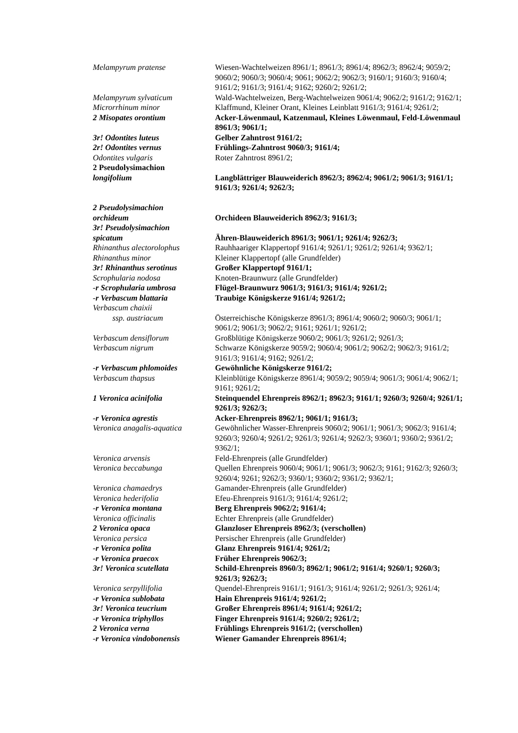| Melampyrum pratense | Wiesen-Wachtelweizen 8961/1; 8961/3; 8961/4; 8962/3; 8962/4; 9059/2; 9060/2; 9060/3; 9060/4; 9061; 9062/2; 9062/3; 9160/1; 9160/3; 9160/4; 9161/2; 9161/3; 9161/4; 9162; 9260/2; 9261/2; |
| Melampyrum sylvaticum | Wald-Wachtelweizen, Berg-Wachtelweizen 9061/4; 9062/2; 9161/2; 9162/1; |
| Microrrhinum minor | Klaffmund, Kleiner Orant, Kleines Leinblatt 9161/3; 9161/4; 9261/2; |
| 2 Misopates orontium | Acker-Löwenmaul, Katzenmaul, Kleines Löwenmaul, Feld-Löwenmaul 8961/3; 9061/1; |
| 3r! Odontites luteus | Gelber Zahntrost 9161/2; |
| 2r! Odontites vernus | Frühlings-Zahntrost 9060/3; 9161/4; |
| Odontites vulgaris | Roter Zahntrost 8961/2; |
| 2 Pseudolysimachion longifolium | Langblättriger Blauweiderich 8962/3; 8962/4; 9061/2; 9061/3; 9161/1; 9161/3; 9261/4; 9262/3; |
| 2 Pseudolysimachion orchideum | Orchideen Blauweiderich 8962/3; 9161/3; |
| 3r! Pseudolysimachion spicatum | Ähren-Blauweiderich 8961/3; 9061/1; 9261/4; 9262/3; |
| Rhinanthus alectorolophus | Rauhhaariger Klappertopf 9161/4; 9261/1; 9261/2; 9261/4; 9362/1; |
| Rhinanthus minor | Kleiner Klappertopf (alle Grundfelder) |
| 3r! Rhinanthus serotinus | Großer Klappertopf 9161/1; |
| Scrophularia nodosa | Knoten-Braunwurz (alle Grundfelder) |
| -r Scrophularia umbrosa | Flügel-Braunwurz 9061/3; 9161/3; 9161/4; 9261/2; |
| -r Verbascum blattaria | Traubige Königskerze 9161/4; 9261/2; |
| Verbascum chaixii ssp. austriacum | Österreichische Königskerze 8961/3; 8961/4; 9060/2; 9060/3; 9061/1; 9061/2; 9061/3; 9062/2; 9161; 9261/1; 9261/2; |
| Verbascum densiflorum | Großblütige Königskerze 9060/2; 9061/3; 9261/2; 9261/3; |
| Verbascum nigrum | Schwarze Königskerze 9059/2; 9060/4; 9061/2; 9062/2; 9062/3; 9161/2; 9161/3; 9161/4; 9162; 9261/2; |
| -r Verbascum phlomoides | Gewöhnliche Königskerze 9161/2; |
| Verbascum thapsus | Kleinblütige Königskerze 8961/4; 9059/2; 9059/4; 9061/3; 9061/4; 9062/1; 9161; 9261/2; |
| 1 Veronica acinifolia | Steinquendel Ehrenpreis 8962/1; 8962/3; 9161/1; 9260/3; 9260/4; 9261/1; 9261/3; 9262/3; |
| -r Veronica agrestis | Acker-Ehrenpreis 8962/1; 9061/1; 9161/3; |
| Veronica anagalis-aquatica | Gewöhnlicher Wasser-Ehrenpreis 9060/2; 9061/1; 9061/3; 9062/3; 9161/4; 9260/3; 9260/4; 9261/2; 9261/3; 9261/4; 9262/3; 9360/1; 9360/2; 9361/2; 9362/1; |
| Veronica arvensis | Feld-Ehrenpreis (alle Grundfelder) |
| Veronica beccabunga | Quellen Ehrenpreis 9060/4; 9061/1; 9061/3; 9062/3; 9161; 9162/3; 9260/3; 9260/4; 9261; 9262/3; 9360/1; 9360/2; 9361/2; 9362/1; |
| Veronica chamaedrys | Gamander-Ehrenpreis (alle Grundfelder) |
| Veronica hederifolia | Efeu-Ehrenpreis 9161/3; 9161/4; 9261/2; |
| -r Veronica montana | Berg Ehrenpreis 9062/2; 9161/4; |
| Veronica officinalis | Echter Ehrenpreis (alle Grundfelder) |
| 2 Veronica opaca | Glanzloser Ehrenpreis 8962/3; (verschollen) |
| Veronica persica | Persischer Ehrenpreis (alle Grundfelder) |
| -r Veronica polita | Glanz Ehrenpreis 9161/4; 9261/2; |
| -r Veronica praecox | Früher Ehrenpreis 9062/3; |
| 3r! Veronica scutellata | Schild-Ehrenpreis 8960/3; 8962/1; 9061/2; 9161/4; 9260/1; 9260/3; 9261/3; 9262/3; |
| Veronica serpyllifolia | Quendel-Ehrenpreis 9161/1; 9161/3; 9161/4; 9261/2; 9261/3; 9261/4; |
| -r Veronica sublobata | Hain Ehrenpreis 9161/4; 9261/2; |
| 3r! Veronica teucrium | Großer Ehrenpreis 8961/4; 9161/4; 9261/2; |
| -r Veronica triphyllos | Finger Ehrenpreis 9161/4; 9260/2; 9261/2; |
| 2 Veronica verna | Frühlings Ehrenpreis 9161/2; (verschollen) |
| -r Veronica vindobonensis | Wiener Gamander Ehrenpreis 8961/4; |